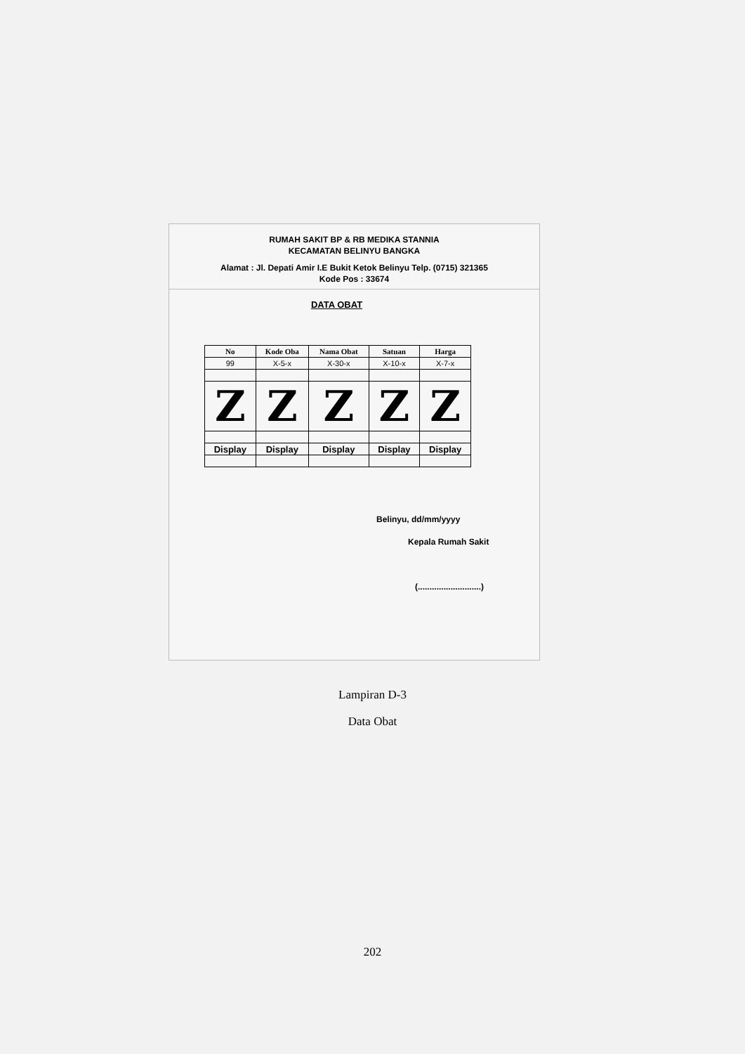RUMAH SAKIT BP & RB MEDIKA STANNIA
KECAMATAN BELINYU BANGKA
Alamat : Jl. Depati Amir I.E Bukit Ketok Belinyu Telp. (0715) 321365
Kode Pos : 33674
DATA OBAT
| No | Kode Oba | Nama Obat | Satuan | Harga |
| --- | --- | --- | --- | --- |
| 99 | X-5-x | X-30-x | X-10-x | X-7-x |
| Z | Z | Z | Z | Z |
| Display | Display | Display | Display | Display |
Belinyu, dd/mm/yyyy
Kepala Rumah Sakit
(...........................)
Lampiran D-3
Data Obat
202